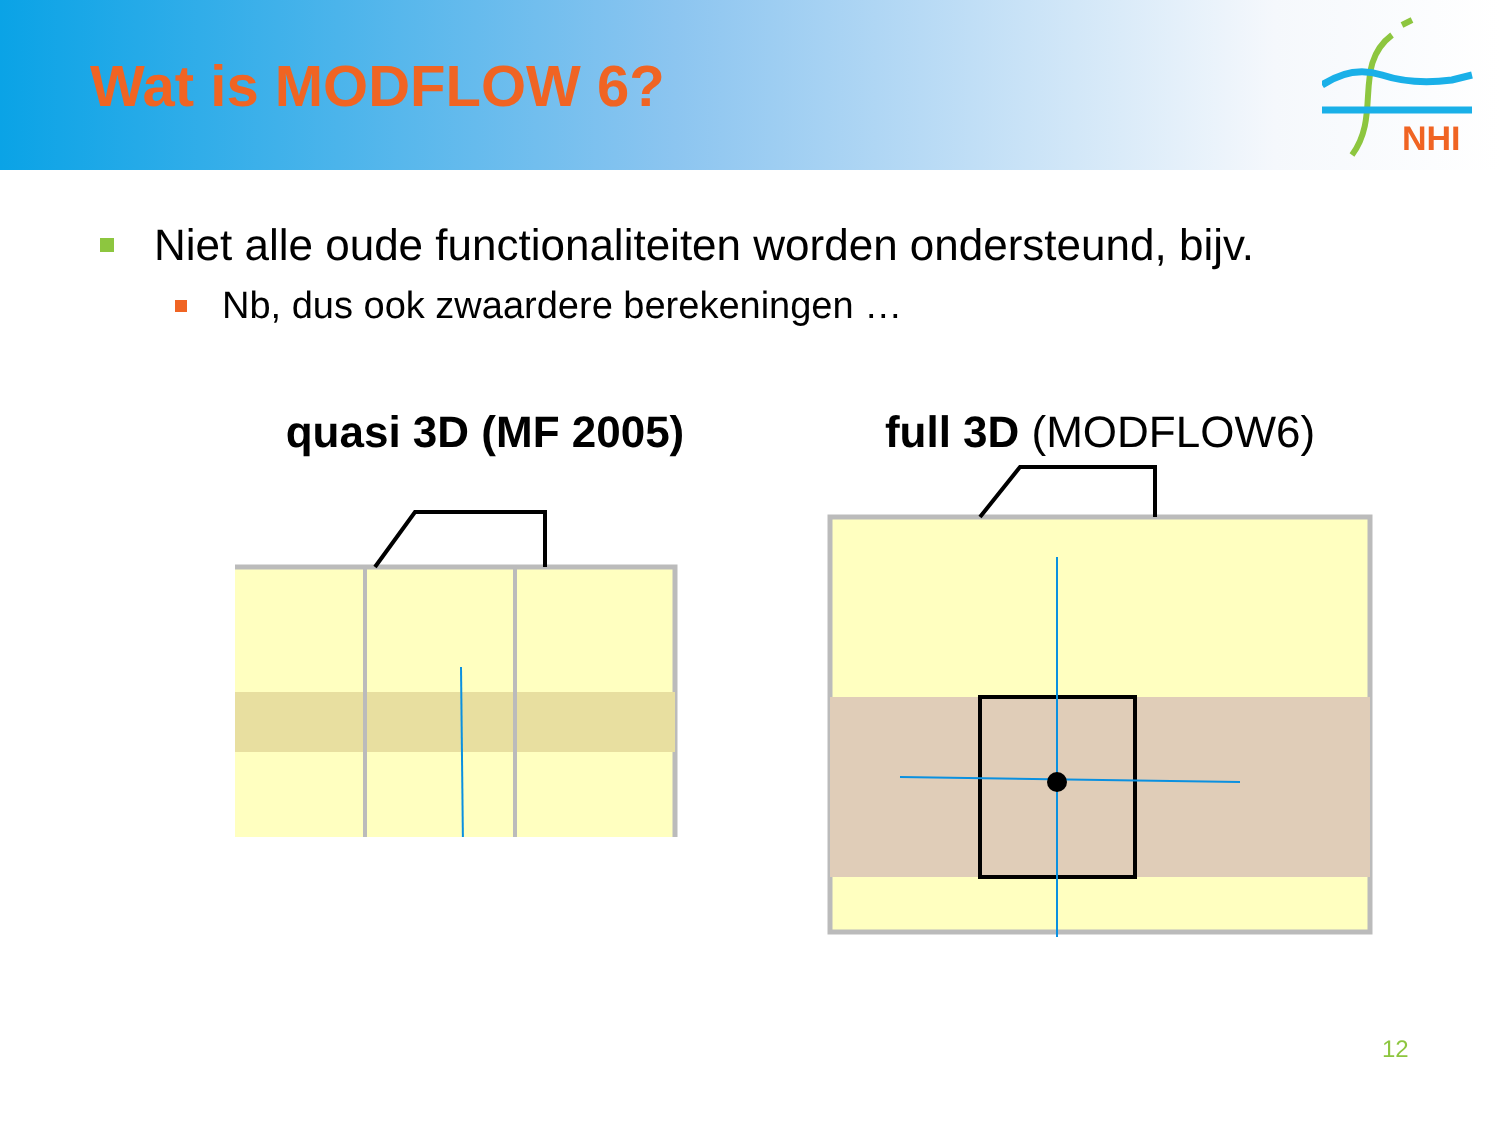Wat is MODFLOW 6?
NHI
Niet alle oude functionaliteiten worden ondersteund, bijv.
Nb, dus ook zwaardere berekeningen …
quasi 3D (MF 2005) full 3D (MODFLOW6)
12